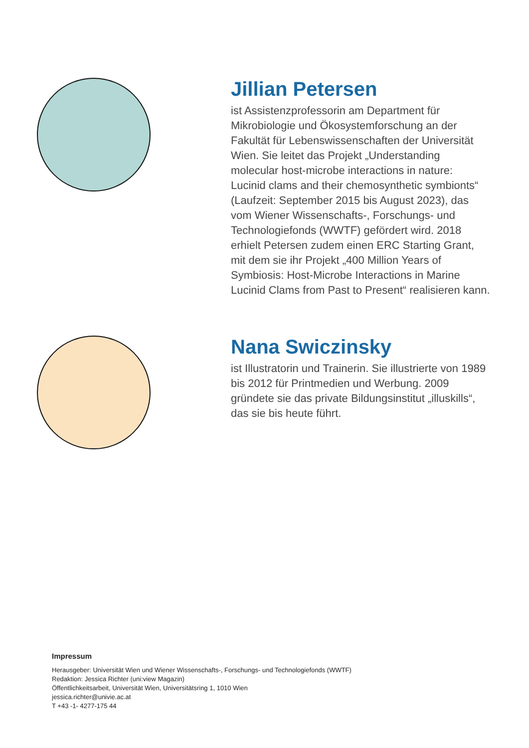Jillian Petersen
ist Assistenzprofessorin am Department für Mikrobiologie und Ökosystemforschung an der Fakultät für Lebenswissenschaften der Universität Wien. Sie leitet das Projekt „Understanding molecular host-microbe interactions in nature: Lucinid clams and their chemosynthetic symbionts“ (Laufzeit: September 2015 bis August 2023), das vom Wiener Wissenschafts-, Forschungs- und Technologiefonds (WWTF) gefördert wird. 2018 erhielt Petersen zudem einen ERC Starting Grant, mit dem sie ihr Projekt „400 Million Years of Symbiosis: Host-Microbe Interactions in Marine Lucinid Clams from Past to Present“ realisieren kann.
Nana Swiczinsky
ist Illustratorin und Trainerin. Sie illustrierte von 1989 bis 2012 für Printmedien und Werbung. 2009 gründete sie das private Bildungsinstitut „illuskills“, das sie bis heute führt.
Impressum
Herausgeber: Universität Wien und Wiener Wissenschafts-, Forschungs- und Technologiefonds (WWTF)
Redaktion: Jessica Richter (uni:view Magazin)
Öffentlichkeitsarbeit, Universität Wien, Universitätsring 1, 1010 Wien
jessica.richter@univie.ac.at
T +43 -1- 4277-175 44